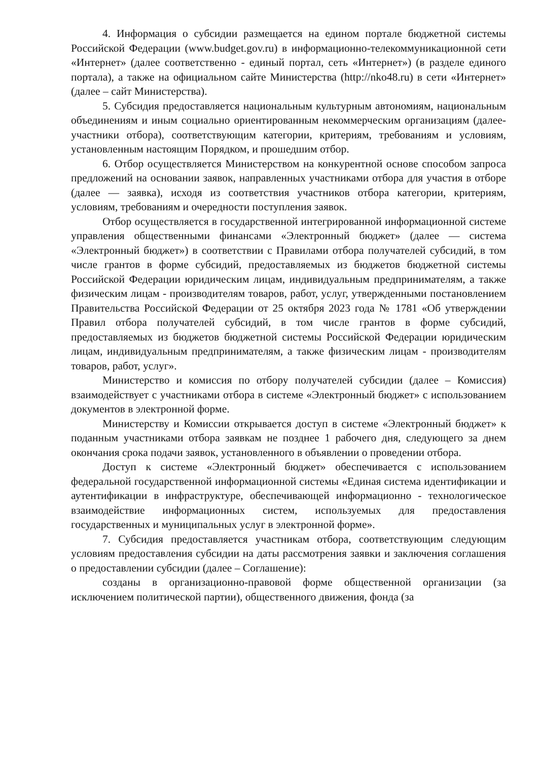4. Информация о субсидии размещается на едином портале бюджетной системы Российской Федерации (www.budget.gov.ru) в информационно-телекоммуникационной сети «Интернет» (далее соответственно - единый портал, сеть «Интернет») (в разделе единого портала), а также на официальном сайте Министерства (http://nko48.ru) в сети «Интернет» (далее – сайт Министерства).
5. Субсидия предоставляется национальным культурным автономиям, национальным объединениям и иным социально ориентированным некоммерческим организациям (далее-участники отбора), соответствующим категории, критериям, требованиям и условиям, установленным настоящим Порядком, и прошедшим отбор.
6. Отбор осуществляется Министерством на конкурентной основе способом запроса предложений на основании заявок, направленных участниками отбора для участия в отборе (далее — заявка), исходя из соответствия участников отбора категории, критериям, условиям, требованиям и очередности поступления заявок.
Отбор осуществляется в государственной интегрированной информационной системе управления общественными финансами «Электронный бюджет» (далее — система «Электронный бюджет») в соответствии с Правилами отбора получателей субсидий, в том числе грантов в форме субсидий, предоставляемых из бюджетов бюджетной системы Российской Федерации юридическим лицам, индивидуальным предпринимателям, а также физическим лицам - производителям товаров, работ, услуг, утвержденными постановлением Правительства Российской Федерации от 25 октября 2023 года № 1781 «Об утверждении Правил отбора получателей субсидий, в том числе грантов в форме субсидий, предоставляемых из бюджетов бюджетной системы Российской Федерации юридическим лицам, индивидуальным предпринимателям, а также физическим лицам - производителям товаров, работ, услуг».
Министерство и комиссия по отбору получателей субсидии (далее – Комиссия) взаимодействует с участниками отбора в системе «Электронный бюджет» с использованием документов в электронной форме.
Министерству и Комиссии открывается доступ в системе «Электронный бюджет» к поданным участниками отбора заявкам не позднее 1 рабочего дня, следующего за днем окончания срока подачи заявок, установленного в объявлении о проведении отбора.
Доступ к системе «Электронный бюджет» обеспечивается с использованием федеральной государственной информационной системы «Единая система идентификации и аутентификации в инфраструктуре, обеспечивающей информационно - технологическое взаимодействие информационных систем, используемых для предоставления государственных и муниципальных услуг в электронной форме».
7. Субсидия предоставляется участникам отбора, соответствующим следующим условиям предоставления субсидии на даты рассмотрения заявки и заключения соглашения о предоставлении субсидии (далее – Соглашение):
созданы в организационно-правовой форме общественной организации (за исключением политической партии), общественного движения, фонда (за